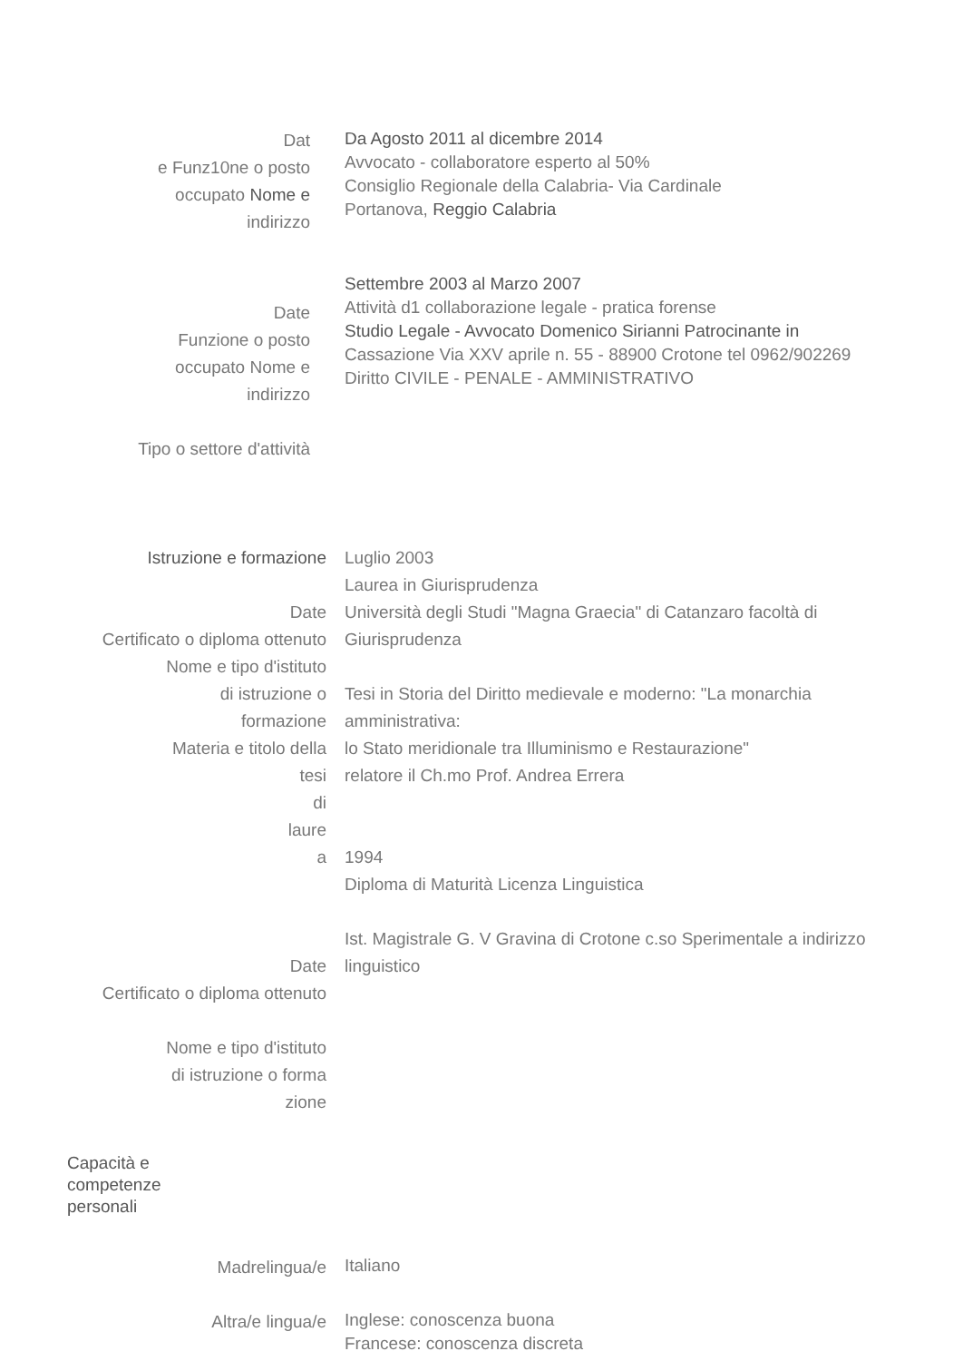Dat
e Funz10ne o posto
occupato Nome e
indirizzo
Da Agosto 2011 al dicembre 2014
Avvocato - collaboratore esperto al 50%
Consiglio Regionale della Calabria- Via Cardinale
Portanova, Reggio Calabria
Date
Funzione o posto
occupato Nome e
indirizzo
Tipo o settore d'attività
Settembre 2003 al Marzo 2007
Attività d1 collaborazione legale - pratica forense
Studio Legale - Avvocato Domenico Sirianni Patrocinante in
Cassazione Via XXV aprile n. 55 - 88900 Crotone tel 0962/902269
Diritto CIVILE - PENALE - AMMINISTRATIVO
Istruzione e formazione
Date
Certificato o diploma ottenuto
Nome e tipo d'istituto
di istruzione o
formazione
Materia e titolo della
tesi
di
laure
a
Date
Certificato o diploma ottenuto
Nome e tipo d'istituto
di istruzione o forma
zione
Luglio 2003
Laurea in Giurisprudenza
Università degli Studi "Magna Graecia" di Catanzaro facoltà di Giurisprudenza
Tesi in Storia del Diritto medievale e moderno: "La monarchia amministrativa:
lo Stato meridionale tra Illuminismo e Restaurazione"
relatore il Ch.mo Prof. Andrea Errera
1994
Diploma di Maturità Licenza Linguistica
Ist. Magistrale G. V Gravina di Crotone c.so Sperimentale a indirizzo linguistico
Capacità e
competenze
personali
Madrelingua/e
Italiano
Altra/e lingua/e
Inglese: conoscenza buona
Francese: conoscenza discreta